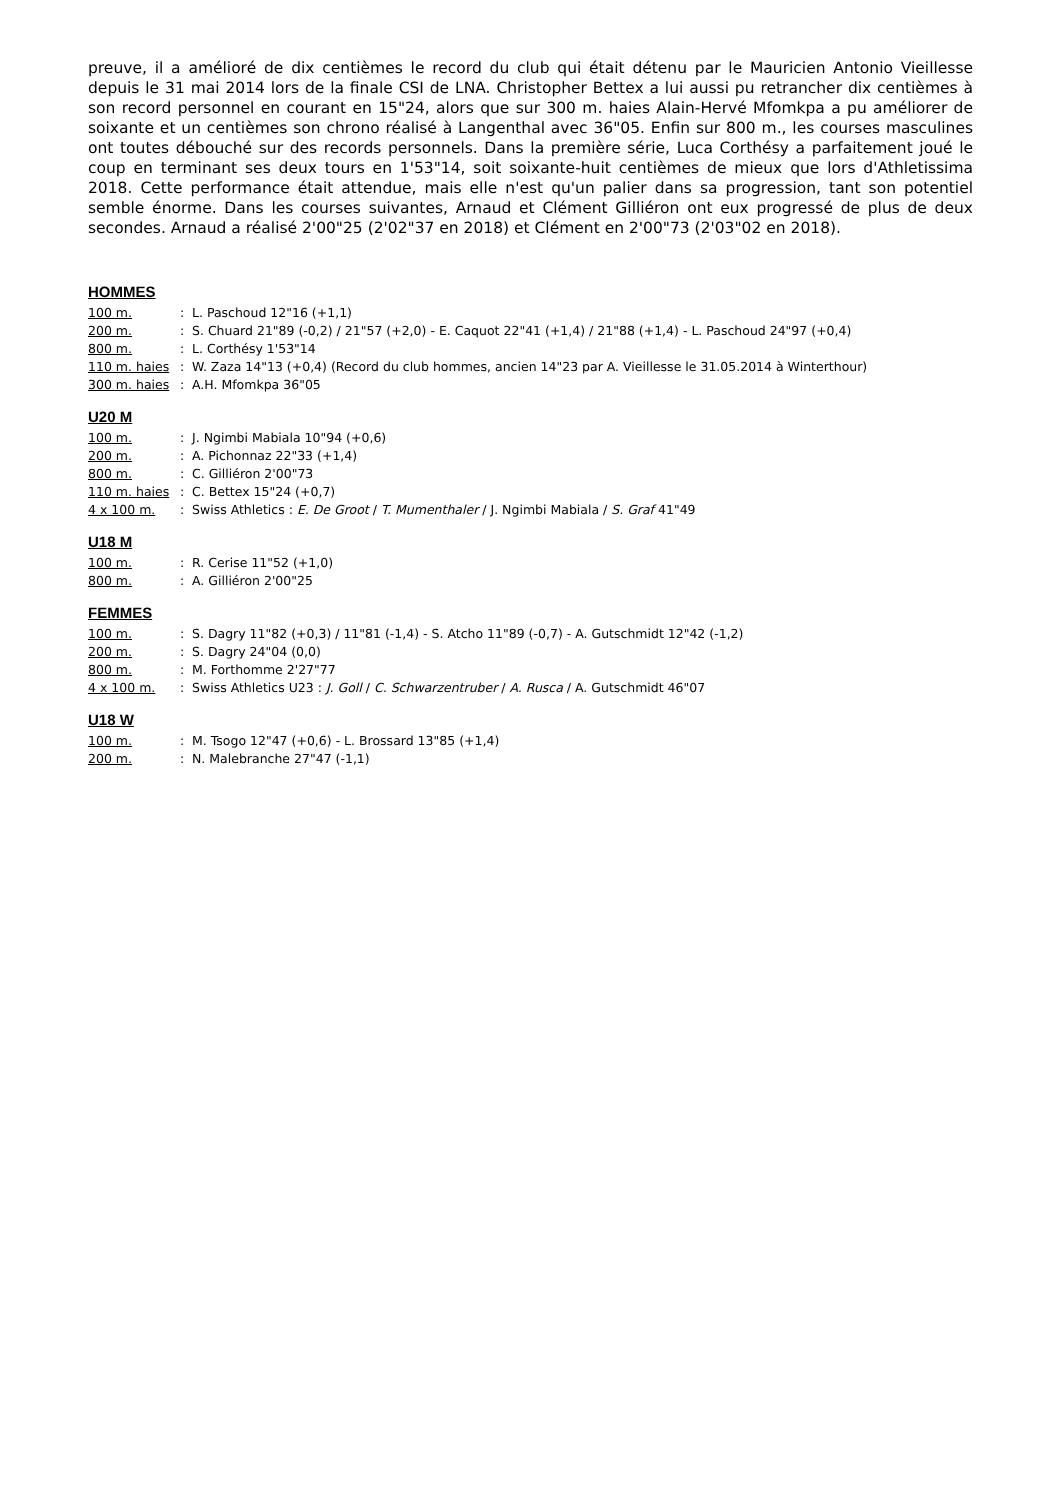preuve, il a amélioré de dix centièmes le record du club qui était détenu par le Mauricien Antonio Vieillesse depuis le 31 mai 2014 lors de la finale CSI de LNA. Christopher Bettex a lui aussi pu retrancher dix centièmes à son record personnel en courant en 15"24, alors que sur 300 m. haies Alain-Hervé Mfomkpa a pu améliorer de soixante et un centièmes son chrono réalisé à Langenthal avec 36"05. Enfin sur 800 m., les courses masculines ont toutes débouché sur des records personnels. Dans la première série, Luca Corthésy a parfaitement joué le coup en terminant ses deux tours en 1'53"14, soit soixante-huit centièmes de mieux que lors d'Athletissima 2018. Cette performance était attendue, mais elle n'est qu'un palier dans sa progression, tant son potentiel semble énorme. Dans les courses suivantes, Arnaud et Clément Gilliéron ont eux progressé de plus de deux secondes. Arnaud a réalisé 2'00"25 (2'02"37 en 2018) et Clément en 2'00"73 (2'03"02 en 2018).
HOMMES
| 100 m. | : | L. Paschoud 12"16 (+1,1) |
| 200 m. | : | S. Chuard 21"89 (-0,2) / 21"57 (+2,0) - E. Caquot 22"41 (+1,4) / 21"88 (+1,4) - L. Paschoud 24"97 (+0,4) |
| 800 m. | : | L. Corthésy 1'53"14 |
| 110 m. haies | : | W. Zaza 14"13 (+0,4) (Record du club hommes, ancien 14"23 par A. Vieillesse le 31.05.2014 à Winterthour) |
| 300 m. haies | : | A.H. Mfomkpa 36"05 |
U20 M
| 100 m. | : | J. Ngimbi Mabiala 10"94 (+0,6) |
| 200 m. | : | A. Pichonnaz 22"33 (+1,4) |
| 800 m. | : | C. Gilliéron 2'00"73 |
| 110 m. haies | : | C. Bettex 15"24 (+0,7) |
| 4 x 100 m. | : | Swiss Athletics : E. De Groot / T. Mumenthaler / J. Ngimbi Mabiala / S. Graf 41"49 |
U18 M
| 100 m. | : | R. Cerise 11"52 (+1,0) |
| 800 m. | : | A. Gilliéron 2'00"25 |
FEMMES
| 100 m. | : | S. Dagry 11"82 (+0,3) / 11"81 (-1,4) - S. Atcho 11"89 (-0,7) - A. Gutschmidt 12"42 (-1,2) |
| 200 m. | : | S. Dagry 24"04 (0,0) |
| 800 m. | : | M. Forthomme 2'27"77 |
| 4 x 100 m. | : | Swiss Athletics U23 : J. Goll / C. Schwarzentruber / A. Rusca / A. Gutschmidt 46"07 |
U18 W
| 100 m. | : | M. Tsogo 12"47 (+0,6) - L. Brossard 13"85 (+1,4) |
| 200 m. | : | N. Malebranche 27"47 (-1,1) |